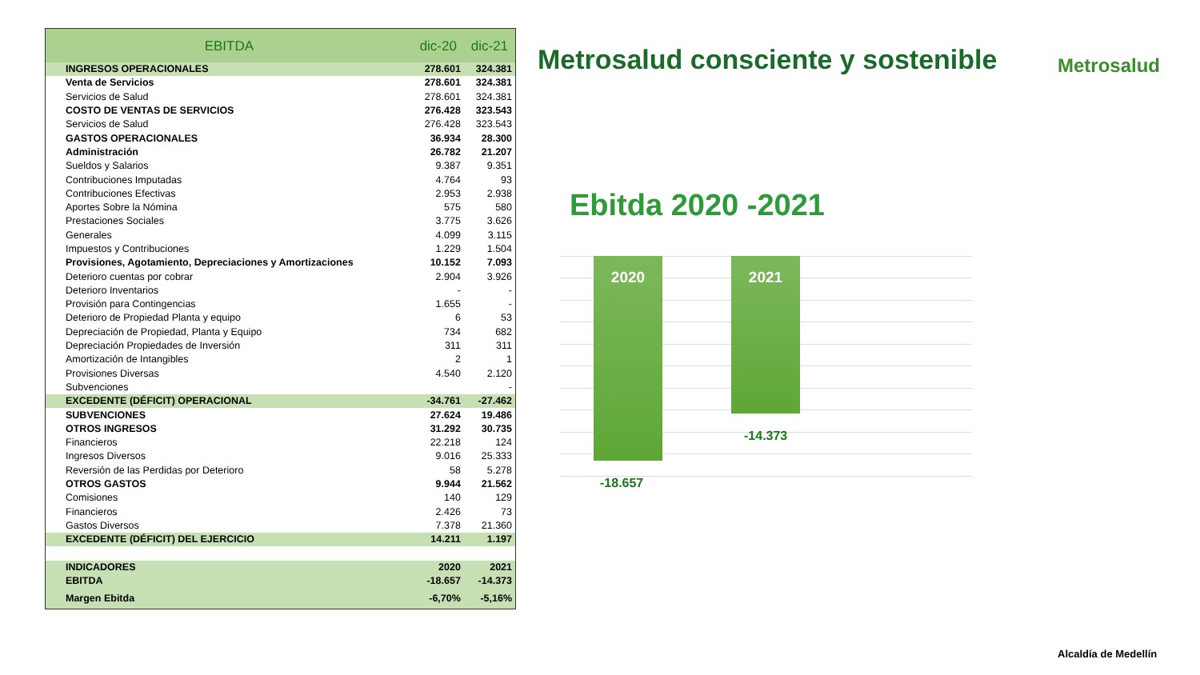| EBITDA | dic-20 | dic-21 |
| --- | --- | --- |
| INGRESOS OPERACIONALES | 278.601 | 324.381 |
| Venta de Servicios | 278.601 | 324.381 |
| Servicios de Salud | 278.601 | 324.381 |
| COSTO DE VENTAS DE SERVICIOS | 276.428 | 323.543 |
| Servicios de Salud | 276.428 | 323.543 |
| GASTOS OPERACIONALES | 36.934 | 28.300 |
| Administración | 26.782 | 21.207 |
| Sueldos y Salarios | 9.387 | 9.351 |
| Contribuciones Imputadas | 4.764 | 93 |
| Contribuciones Efectivas | 2.953 | 2.938 |
| Aportes Sobre la Nómina | 575 | 580 |
| Prestaciones Sociales | 3.775 | 3.626 |
| Generales | 4.099 | 3.115 |
| Impuestos y Contribuciones | 1.229 | 1.504 |
| Provisiones, Agotamiento, Depreciaciones y Amortizaciones | 10.152 | 7.093 |
| Deterioro cuentas por cobrar | 2.904 | 3.926 |
| Deterioro Inventarios | - | - |
| Provisión para Contingencias | 1.655 | - |
| Deterioro de Propiedad Planta y equipo | 6 | 53 |
| Depreciación de Propiedad, Planta y Equipo | 734 | 682 |
| Depreciación Propiedades de Inversión | 311 | 311 |
| Amortización de Intangibles | 2 | 1 |
| Provisiones Diversas | 4.540 | 2.120 |
| Subvenciones | | - |
| EXCEDENTE (DÉFICIT) OPERACIONAL | -34.761 | -27.462 |
| SUBVENCIONES | 27.624 | 19.486 |
| OTROS INGRESOS | 31.292 | 30.735 |
| Financieros | 22.218 | 124 |
| Ingresos Diversos | 9.016 | 25.333 |
| Reversión de las Perdidas por Deterioro | 58 | 5.278 |
| OTROS GASTOS | 9.944 | 21.562 |
| Comisiones | 140 | 129 |
| Financieros | 2.426 | 73 |
| Gastos Diversos | 7.378 | 21.360 |
| EXCEDENTE (DÉFICIT) DEL EJERCICIO | 14.211 | 1.197 |
| INDICADORES | 2020 | 2021 |
| EBITDA | -18.657 | -14.373 |
| Margen Ebitda | -6,70% | -5,16% |
Metrosalud consciente y sostenible Metrosalud
Ebitda 2020 -2021
2020 2021
-18.657
-14.373
Alcaldía de Medellín